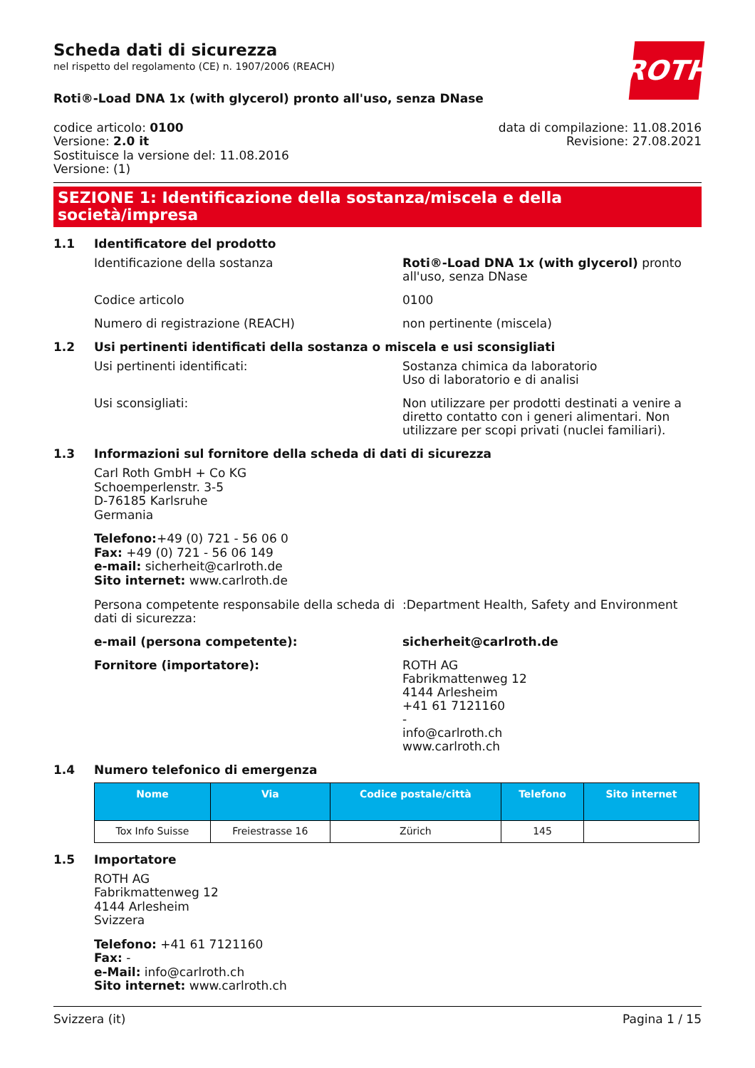ROTH
Scheda dati di sicurezza
nel rispetto del regolamento (CE) n. 1907/2006 (REACH)
Roti®-Load DNA 1x (with glycerol) pronto all'uso, senza DNase
codice articolo: 0100
Versione: 2.0 it
Sostituisce la versione del: 11.08.2016
Versione: (1)
data di compilazione: 11.08.2016
Revisione: 27.08.2021
SEZIONE 1: Identificazione della sostanza/miscela e della società/impresa
1.1 Identificatore del prodotto
Identificazione della sostanza Roti®-Load DNA 1x (with glycerol) pronto all'uso, senza DNase
Codice articolo 0100
Numero di registrazione (REACH) non pertinente (miscela)
1.2 Usi pertinenti identificati della sostanza o miscela e usi sconsigliati
Usi pertinenti identificati: Sostanza chimica da laboratorio
Uso di laboratorio e di analisi
Usi sconsigliati: Non utilizzare per prodotti destinati a venire a diretto contatto con i generi alimentari. Non utilizzare per scopi privati (nuclei familiari).
1.3 Informazioni sul fornitore della scheda di dati di sicurezza
Carl Roth GmbH + Co KG
Schoemperlenstr. 3-5
D-76185 Karlsruhe
Germania
Telefono:+49 (0) 721 - 56 06 0
Fax: +49 (0) 721 - 56 06 149
e-mail: sicherheit@carlroth.de
Sito internet: www.carlroth.de
Persona competente responsabile della scheda di dati di sicurezza:
:Department Health, Safety and Environment
e-mail (persona competente): sicherheit@carlroth.de
Fornitore (importatore): ROTH AG
Fabrikmattenweg 12
4144 Arlesheim
+41 61 7121160
-
info@carlroth.ch
www.carlroth.ch
1.4 Numero telefonico di emergenza
| Nome | Via | Codice postale/città | Telefono | Sito internet |
| --- | --- | --- | --- | --- |
| Tox Info Suisse | Freiestrasse 16 | Zürich | 145 | |
1.5 Importatore
ROTH AG
Fabrikmattenweg 12
4144 Arlesheim
Svizzera
Telefono: +41 61 7121160
Fax: -
e-Mail: info@carlroth.ch
Sito internet: www.carlroth.ch
Svizzera (it) Pagina 1 / 15